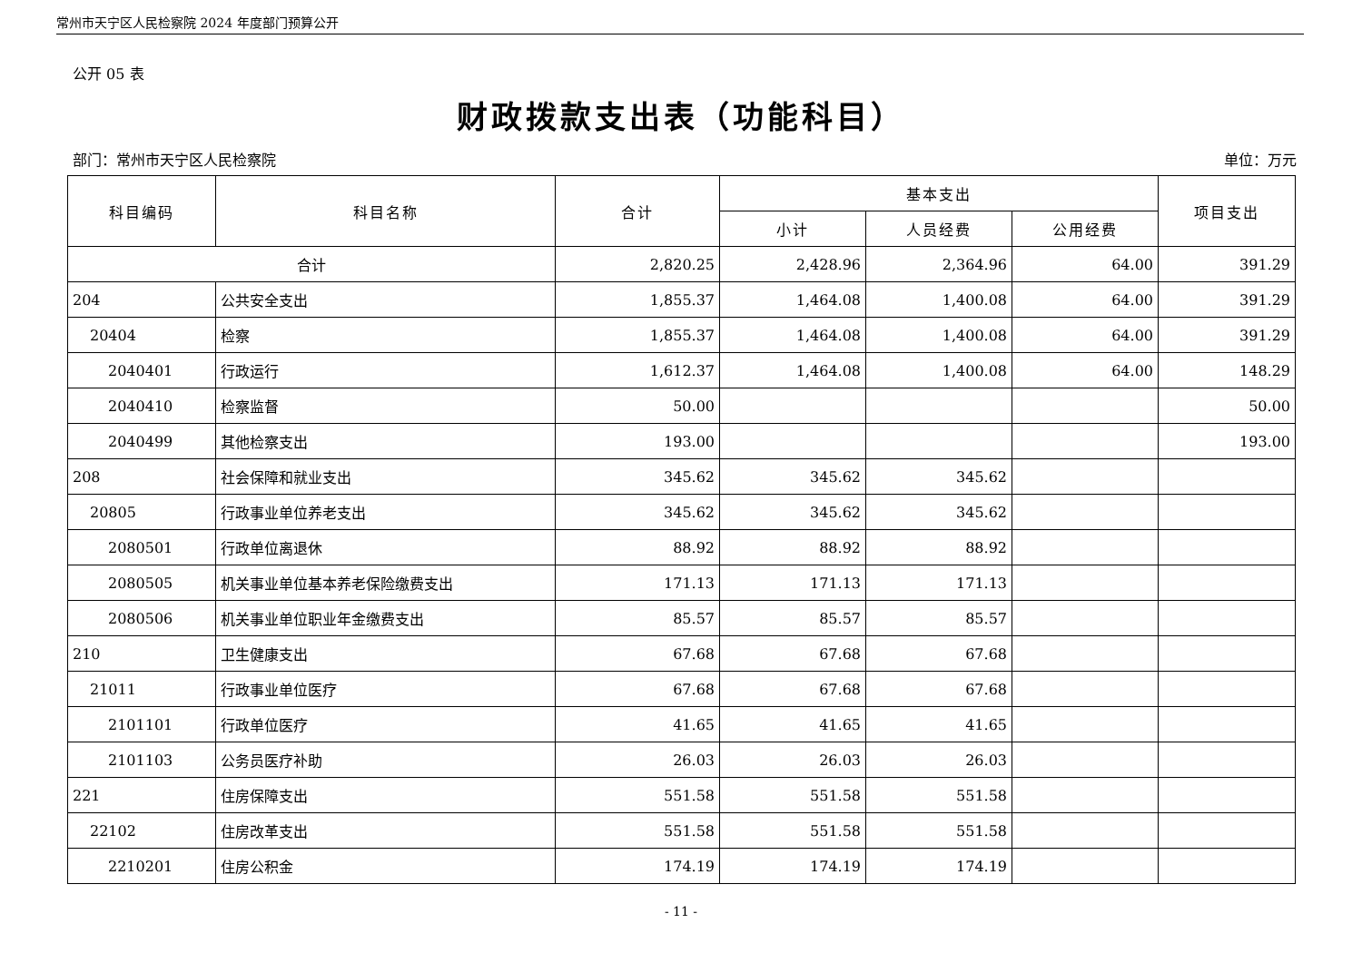常州市天宁区人民检察院 2024 年度部门预算公开
公开 05 表
财政拨款支出表（功能科目）
部门：常州市天宁区人民检察院 单位：万元
| 科目编码 | 科目名称 | 合计 | 基本支出 | | | 项目支出 |
| --- | --- | --- | --- | --- | --- | --- |
| | | | 小计 | 人员经费 | 公用经费 | |
| 合计 | | 2,820.25 | 2,428.96 | 2,364.96 | 64.00 | 391.29 |
| 204 | 公共安全支出 | 1,855.37 | 1,464.08 | 1,400.08 | 64.00 | 391.29 |
| 20404 | 检察 | 1,855.37 | 1,464.08 | 1,400.08 | 64.00 | 391.29 |
| 2040401 | 行政运行 | 1,612.37 | 1,464.08 | 1,400.08 | 64.00 | 148.29 |
| 2040410 | 检察监督 | 50.00 | | | | 50.00 |
| 2040499 | 其他检察支出 | 193.00 | | | | 193.00 |
| 208 | 社会保障和就业支出 | 345.62 | 345.62 | 345.62 | | |
| 20805 | 行政事业单位养老支出 | 345.62 | 345.62 | 345.62 | | |
| 2080501 | 行政单位离退休 | 88.92 | 88.92 | 88.92 | | |
| 2080505 | 机关事业单位基本养老保险缴费支出 | 171.13 | 171.13 | 171.13 | | |
| 2080506 | 机关事业单位职业年金缴费支出 | 85.57 | 85.57 | 85.57 | | |
| 210 | 卫生健康支出 | 67.68 | 67.68 | 67.68 | | |
| 21011 | 行政事业单位医疗 | 67.68 | 67.68 | 67.68 | | |
| 2101101 | 行政单位医疗 | 41.65 | 41.65 | 41.65 | | |
| 2101103 | 公务员医疗补助 | 26.03 | 26.03 | 26.03 | | |
| 221 | 住房保障支出 | 551.58 | 551.58 | 551.58 | | |
| 22102 | 住房改革支出 | 551.58 | 551.58 | 551.58 | | |
| 2210201 | 住房公积金 | 174.19 | 174.19 | 174.19 | | |
- 11 -